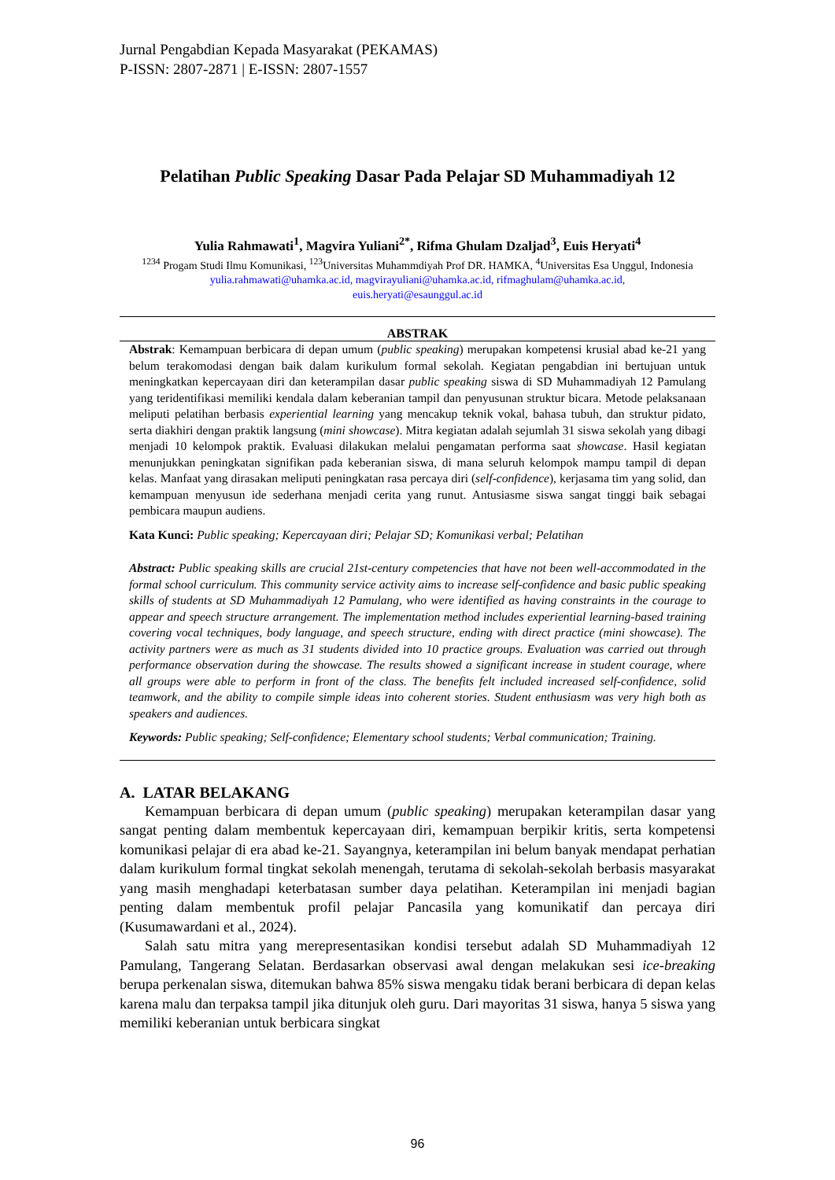Jurnal Pengabdian Kepada Masyarakat (PEKAMAS)
P-ISSN: 2807-2871 | E-ISSN: 2807-1557
Pelatihan Public Speaking Dasar Pada Pelajar SD Muhammadiyah 12
Yulia Rahmawati<sup>1</sup>, Magvira Yuliani<sup>2*</sup>, Rifma Ghulam Dzaljad<sup>3</sup>, Euis Heryati<sup>4</sup>
<sup>1234</sup> Progam Studi Ilmu Komunikasi, <sup>123</sup>Universitas Muhammdiyah Prof DR. HAMKA, <sup>4</sup>Universitas Esa Unggul, Indonesia
yulia.rahmawati@uhamka.ac.id, magvirayuliani@uhamka.ac.id, rifmaghulam@uhamka.ac.id,
euis.heryati@esaunggul.ac.id
ABSTRAK
Abstrak: Kemampuan berbicara di depan umum (public speaking) merupakan kompetensi krusial abad ke-21 yang belum terakomodasi dengan baik dalam kurikulum formal sekolah. Kegiatan pengabdian ini bertujuan untuk meningkatkan kepercayaan diri dan keterampilan dasar public speaking siswa di SD Muhammadiyah 12 Pamulang yang teridentifikasi memiliki kendala dalam keberanian tampil dan penyusunan struktur bicara. Metode pelaksanaan meliputi pelatihan berbasis experiential learning yang mencakup teknik vokal, bahasa tubuh, dan struktur pidato, serta diakhiri dengan praktik langsung (mini showcase). Mitra kegiatan adalah sejumlah 31 siswa sekolah yang dibagi menjadi 10 kelompok praktik. Evaluasi dilakukan melalui pengamatan performa saat showcase. Hasil kegiatan menunjukkan peningkatan signifikan pada keberanian siswa, di mana seluruh kelompok mampu tampil di depan kelas. Manfaat yang dirasakan meliputi peningkatan rasa percaya diri (self-confidence), kerjasama tim yang solid, dan kemampuan menyusun ide sederhana menjadi cerita yang runut. Antusiasme siswa sangat tinggi baik sebagai pembicara maupun audiens.
Kata Kunci: Public speaking; Kepercayaan diri; Pelajar SD; Komunikasi verbal; Pelatihan
Abstract: Public speaking skills are crucial 21st-century competencies that have not been well-accommodated in the formal school curriculum. This community service activity aims to increase self-confidence and basic public speaking skills of students at SD Muhammadiyah 12 Pamulang, who were identified as having constraints in the courage to appear and speech structure arrangement. The implementation method includes experiential learning-based training covering vocal techniques, body language, and speech structure, ending with direct practice (mini showcase). The activity partners were as much as 31 students divided into 10 practice groups. Evaluation was carried out through performance observation during the showcase. The results showed a significant increase in student courage, where all groups were able to perform in front of the class. The benefits felt included increased self-confidence, solid teamwork, and the ability to compile simple ideas into coherent stories. Student enthusiasm was very high both as speakers and audiences.
Keywords: Public speaking; Self-confidence; Elementary school students; Verbal communication; Training.
A. LATAR BELAKANG
Kemampuan berbicara di depan umum (public speaking) merupakan keterampilan dasar yang sangat penting dalam membentuk kepercayaan diri, kemampuan berpikir kritis, serta kompetensi komunikasi pelajar di era abad ke-21. Sayangnya, keterampilan ini belum banyak mendapat perhatian dalam kurikulum formal tingkat sekolah menengah, terutama di sekolah-sekolah berbasis masyarakat yang masih menghadapi keterbatasan sumber daya pelatihan. Keterampilan ini menjadi bagian penting dalam membentuk profil pelajar Pancasila yang komunikatif dan percaya diri (Kusumawardani et al., 2024).
Salah satu mitra yang merepresentasikan kondisi tersebut adalah SD Muhammadiyah 12 Pamulang, Tangerang Selatan. Berdasarkan observasi awal dengan melakukan sesi ice-breaking berupa perkenalan siswa, ditemukan bahwa 85% siswa mengaku tidak berani berbicara di depan kelas karena malu dan terpaksa tampil jika ditunjuk oleh guru. Dari mayoritas 31 siswa, hanya 5 siswa yang memiliki keberanian untuk berbicara singkat
96